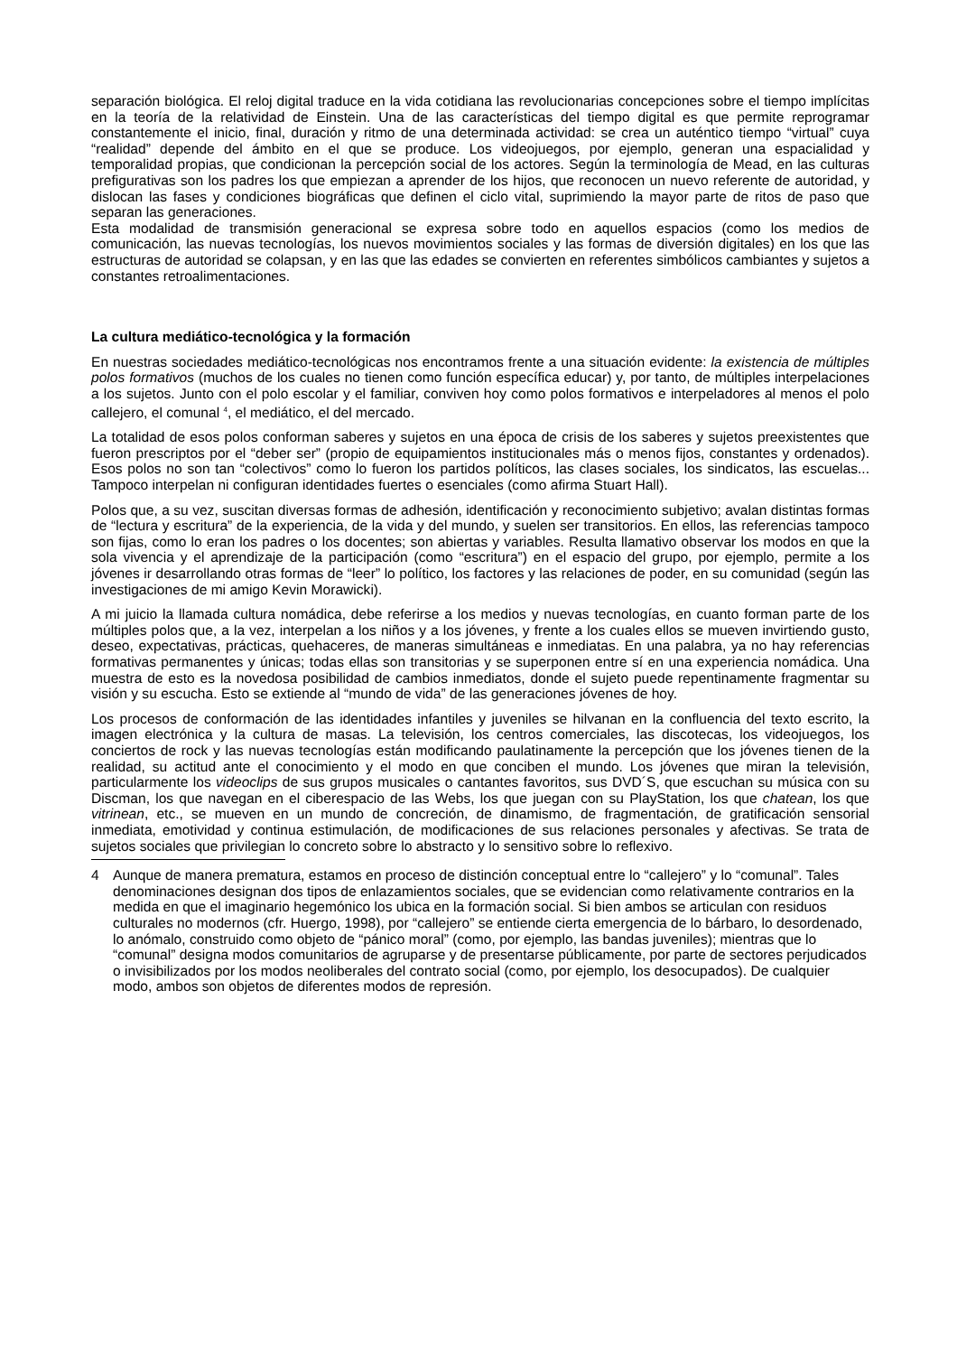separación biológica. El reloj digital traduce en la vida cotidiana las revolucionarias concepciones sobre el tiempo implícitas en la teoría de la relatividad de Einstein. Una de las características del tiempo digital es que permite reprogramar constantemente el inicio, final, duración y ritmo de una determinada actividad: se crea un auténtico tiempo “virtual” cuya “realidad” depende del ámbito en el que se produce. Los videojuegos, por ejemplo, generan una espacialidad y temporalidad propias, que condicionan la percepción social de los actores. Según la terminología de Mead, en las culturas prefigurativas son los padres los que empiezan a aprender de los hijos, que reconocen un nuevo referente de autoridad, y dislocan las fases y condiciones biográficas que definen el ciclo vital, suprimiendo la mayor parte de ritos de paso que separan las generaciones.
Esta modalidad de transmisión generacional se expresa sobre todo en aquellos espacios (como los medios de comunicación, las nuevas tecnologías, los nuevos movimientos sociales y las formas de diversión digitales) en los que las estructuras de autoridad se colapsan, y en las que las edades se convierten en referentes simbólicos cambiantes y sujetos a constantes retroalimentaciones.
La cultura mediático-tecnológica y la formación
En nuestras sociedades mediático-tecnológicas nos encontramos frente a una situación evidente: la existencia de múltiples polos formativos (muchos de los cuales no tienen como función específica educar) y, por tanto, de múltiples interpelaciones a los sujetos. Junto con el polo escolar y el familiar, conviven hoy como polos formativos e interpeladores al menos el polo callejero, el comunal <sup>4</sup>, el mediático, el del mercado.
La totalidad de esos polos conforman saberes y sujetos en una época de crisis de los saberes y sujetos preexistentes que fueron prescriptos por el “deber ser” (propio de equipamientos institucionales más o menos fijos, constantes y ordenados). Esos polos no son tan “colectivos” como lo fueron los partidos políticos, las clases sociales, los sindicatos, las escuelas... Tampoco interpelan ni configuran identidades fuertes o esenciales (como afirma Stuart Hall).
Polos que, a su vez, suscitan diversas formas de adhesión, identificación y reconocimiento subjetivo; avalan distintas formas de “lectura y escritura” de la experiencia, de la vida y del mundo, y suelen ser transitorios. En ellos, las referencias tampoco son fijas, como lo eran los padres o los docentes; son abiertas y variables. Resulta llamativo observar los modos en que la sola vivencia y el aprendizaje de la participación (como “escritura”) en el espacio del grupo, por ejemplo, permite a los jóvenes ir desarrollando otras formas de “leer” lo político, los factores y las relaciones de poder, en su comunidad (según las investigaciones de mi amigo Kevin Morawicki).
A mi juicio la llamada cultura nomádica, debe referirse a los medios y nuevas tecnologías, en cuanto forman parte de los múltiples polos que, a la vez, interpelan a los niños y a los jóvenes, y frente a los cuales ellos se mueven invirtiendo gusto, deseo, expectativas, prácticas, quehaceres, de maneras simultáneas e inmediatas. En una palabra, ya no hay referencias formativas permanentes y únicas; todas ellas son transitorias y se superponen entre sí en una experiencia nomádica. Una muestra de esto es la novedosa posibilidad de cambios inmediatos, donde el sujeto puede repentinamente fragmentar su visión y su escucha. Esto se extiende al “mundo de vida” de las generaciones jóvenes de hoy.
Los procesos de conformación de las identidades infantiles y juveniles se hilvanan en la confluencia del texto escrito, la imagen electrónica y la cultura de masas. La televisión, los centros comerciales, las discotecas, los videojuegos, los conciertos de rock y las nuevas tecnologías están modificando paulatinamente la percepción que los jóvenes tienen de la realidad, su actitud ante el conocimiento y el modo en que conciben el mundo. Los jóvenes que miran la televisión, particularmente los videoclips de sus grupos musicales o cantantes favoritos, sus DVD´S, que escuchan su música con su Discman, los que navegan en el ciberespacio de las Webs, los que juegan con su PlayStation, los que chatean, los que vitrinean, etc., se mueven en un mundo de concreción, de dinamismo, de fragmentación, de gratificación sensorial inmediata, emotividad y continua estimulación, de modificaciones de sus relaciones personales y afectivas. Se trata de sujetos sociales que privilegian lo concreto sobre lo abstracto y lo sensitivo sobre lo reflexivo.
4 Aunque de manera prematura, estamos en proceso de distinción conceptual entre lo “callejero” y lo “comunal”. Tales denominaciones designan dos tipos de enlazamientos sociales, que se evidencian como relativamente contrarios en la medida en que el imaginario hegemónico los ubica en la formación social. Si bien ambos se articulan con residuos culturales no modernos (cfr. Huergo, 1998), por “callejero” se entiende cierta emergencia de lo bárbaro, lo desordenado, lo anómalo, construido como objeto de “pánico moral” (como, por ejemplo, las bandas juveniles); mientras que lo “comunal” designa modos comunitarios de agruparse y de presentarse públicamente, por parte de sectores perjudicados o invisibilizados por los modos neoliberales del contrato social (como, por ejemplo, los desocupados). De cualquier modo, ambos son objetos de diferentes modos de represión.